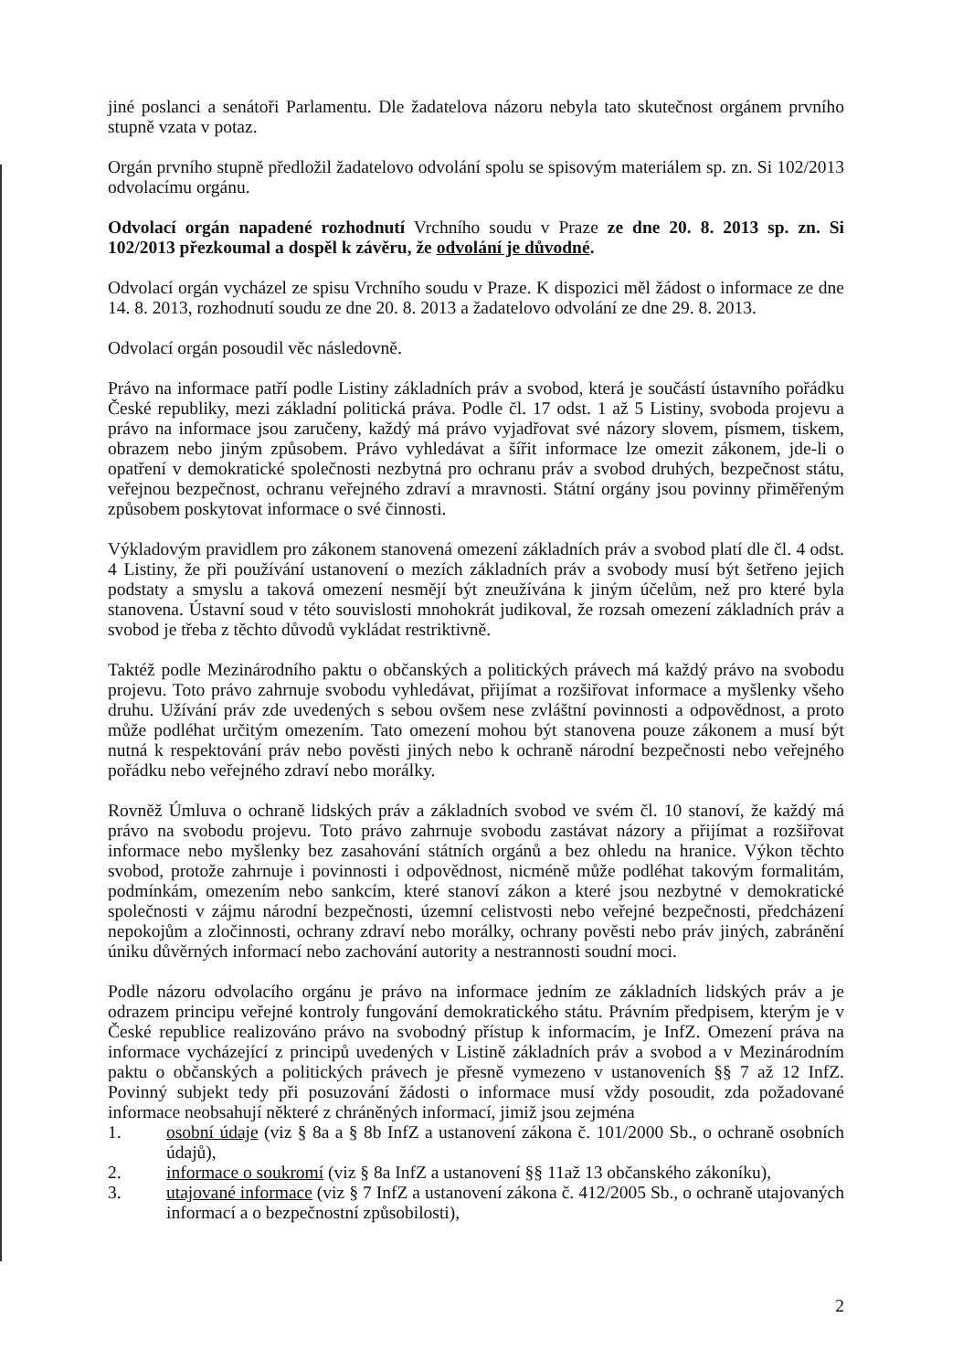jiné poslanci a senátoři Parlamentu. Dle žadatelova názoru nebyla tato skutečnost orgánem prvního stupně vzata v potaz.
Orgán prvního stupně předložil žadatelovo odvolání spolu se spisovým materiálem sp. zn. Si 102/2013 odvolacímu orgánu.
Odvolací orgán napadené rozhodnutí Vrchního soudu v Praze ze dne 20. 8. 2013 sp. zn. Si 102/2013 přezkoumal a dospěl k závěru, že odvolání je důvodné.
Odvolací orgán vycházel ze spisu Vrchního soudu v Praze. K dispozici měl žádost o informace ze dne 14. 8. 2013, rozhodnutí soudu ze dne 20. 8. 2013 a žadatelovo odvolání ze dne 29. 8. 2013.
Odvolací orgán posoudil věc následovně.
Právo na informace patří podle Listiny základních práv a svobod, která je součástí ústavního pořádku České republiky, mezi základní politická práva. Podle čl. 17 odst. 1 až 5 Listiny, svoboda projevu a právo na informace jsou zaručeny, každý má právo vyjadřovat své názory slovem, písmem, tiskem, obrazem nebo jiným způsobem. Právo vyhledávat a šířit informace lze omezit zákonem, jde-li o opatření v demokratické společnosti nezbytná pro ochranu práv a svobod druhých, bezpečnost státu, veřejnou bezpečnost, ochranu veřejného zdraví a mravnosti. Státní orgány jsou povinny přiměřeným způsobem poskytovat informace o své činnosti.
Výkladovým pravidlem pro zákonem stanovená omezení základních práv a svobod platí dle čl. 4 odst. 4 Listiny, že při používání ustanovení o mezích základních práv a svobody musí být šetřeno jejich podstaty a smyslu a taková omezení nesmějí být zneužívána k jiným účelům, než pro které byla stanovena. Ústavní soud v této souvislosti mnohokrát judikoval, že rozsah omezení základních práv a svobod je třeba z těchto důvodů vykládat restriktivně.
Taktéž podle Mezinárodního paktu o občanských a politických právech má každý právo na svobodu projevu. Toto právo zahrnuje svobodu vyhledávat, přijímat a rozšiřovat informace a myšlenky všeho druhu. Užívání práv zde uvedených s sebou ovšem nese zvláštní povinnosti a odpovědnost, a proto může podléhat určitým omezením. Tato omezení mohou být stanovena pouze zákonem a musí být nutná k respektování práv nebo pověsti jiných nebo k ochraně národní bezpečnosti nebo veřejného pořádku nebo veřejného zdraví nebo morálky.
Rovněž Úmluva o ochraně lidských práv a základních svobod ve svém čl. 10 stanoví, že každý má právo na svobodu projevu. Toto právo zahrnuje svobodu zastávat názory a přijímat a rozšiřovat informace nebo myšlenky bez zasahování státních orgánů a bez ohledu na hranice. Výkon těchto svobod, protože zahrnuje i povinnosti i odpovědnost, nicméně může podléhat takovým formalitám, podmínkám, omezením nebo sankcím, které stanoví zákon a které jsou nezbytné v demokratické společnosti v zájmu národní bezpečnosti, územní celistvosti nebo veřejné bezpečnosti, předcházení nepokojům a zločinnosti, ochrany zdraví nebo morálky, ochrany pověsti nebo práv jiných, zabránění úniku důvěrných informací nebo zachování autority a nestrannosti soudní moci.
Podle názoru odvolacího orgánu je právo na informace jedním ze základních lidských práv a je odrazem principu veřejné kontroly fungování demokratického státu. Právním předpisem, kterým je v České republice realizováno právo na svobodný přístup k informacím, je InfZ. Omezení práva na informace vycházející z principů uvedených v Listině základních práv a svobod a v Mezinárodním paktu o občanských a politických právech je přesně vymezeno v ustanoveních §§ 7 až 12 InfZ. Povinný subjekt tedy při posuzování žádosti o informace musí vždy posoudit, zda požadované informace neobsahují některé z chráněných informací, jimiž jsou zejména
1. osobní údaje (viz § 8a a § 8b InfZ a ustanovení zákona č. 101/2000 Sb., o ochraně osobních údajů),
2. informace o soukromí (viz § 8a InfZ a ustanovení §§ 11až 13 občanského zákoníku),
3. utajované informace (viz § 7 InfZ a ustanovení zákona č. 412/2005 Sb., o ochraně utajovaných informací a o bezpečnostní způsobilosti),
2